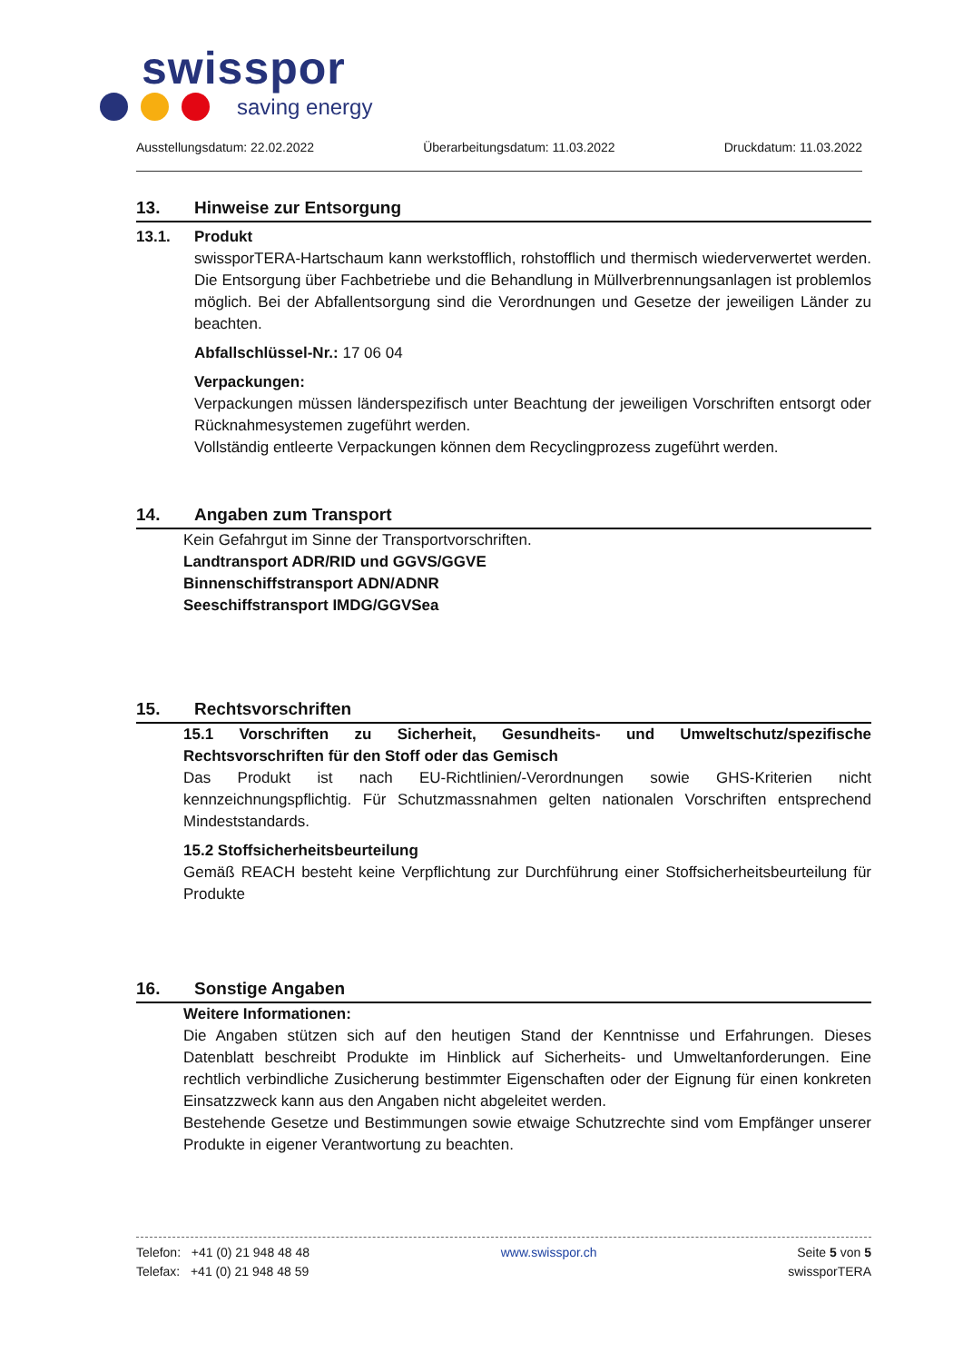swisspor
saving energy
Ausstellungsdatum: 22.02.2022 Überarbeitungsdatum: 11.03.2022 Druckdatum: 11.03.2022
13. Hinweise zur Entsorgung
13.1. Produkt
swissporTERA-Hartschaum kann werkstofflich, rohstofflich und thermisch wiederverwertet werden. Die Entsorgung über Fachbetriebe und die Behandlung in Müllverbrennungsanlagen ist problemlos möglich. Bei der Abfallentsorgung sind die Verordnungen und Gesetze der jeweiligen Länder zu beachten.
Abfallschlüssel-Nr.: 17 06 04
Verpackungen:
Verpackungen müssen länderspezifisch unter Beachtung der jeweiligen Vorschriften entsorgt oder Rücknahmesystemen zugeführt werden.
Vollständig entleerte Verpackungen können dem Recyclingprozess zugeführt werden.
14. Angaben zum Transport
Kein Gefahrgut im Sinne der Transportvorschriften.
Landtransport ADR/RID und GGVS/GGVE
Binnenschiffstransport ADN/ADNR
Seeschiffstransport IMDG/GGVSea
15. Rechtsvorschriften
15.1 Vorschriften zu Sicherheit, Gesundheits- und Umweltschutz/spezifische Rechtsvorschriften für den Stoff oder das Gemisch
Das Produkt ist nach EU-Richtlinien/-Verordnungen sowie GHS-Kriterien nicht kennzeichnungspflichtig. Für Schutzmassnahmen gelten nationalen Vorschriften entsprechend Mindeststandards.
15.2 Stoffsicherheitsbeurteilung
Gemäß REACH besteht keine Verpflichtung zur Durchführung einer Stoffsicherheitsbeurteilung für Produkte
16. Sonstige Angaben
Weitere Informationen:
Die Angaben stützen sich auf den heutigen Stand der Kenntnisse und Erfahrungen. Dieses Datenblatt beschreibt Produkte im Hinblick auf Sicherheits- und Umweltanforderungen. Eine rechtlich verbindliche Zusicherung bestimmter Eigenschaften oder der Eignung für einen konkreten Einsatzzweck kann aus den Angaben nicht abgeleitet werden.
Bestehende Gesetze und Bestimmungen sowie etwaige Schutzrechte sind vom Empfänger unserer Produkte in eigener Verantwortung zu beachten.
Telefon: +41 (0) 21 948 48 48
Telefax: +41 (0) 21 948 48 59
www.swisspor.ch Seite 5 von 5
swissporTERA